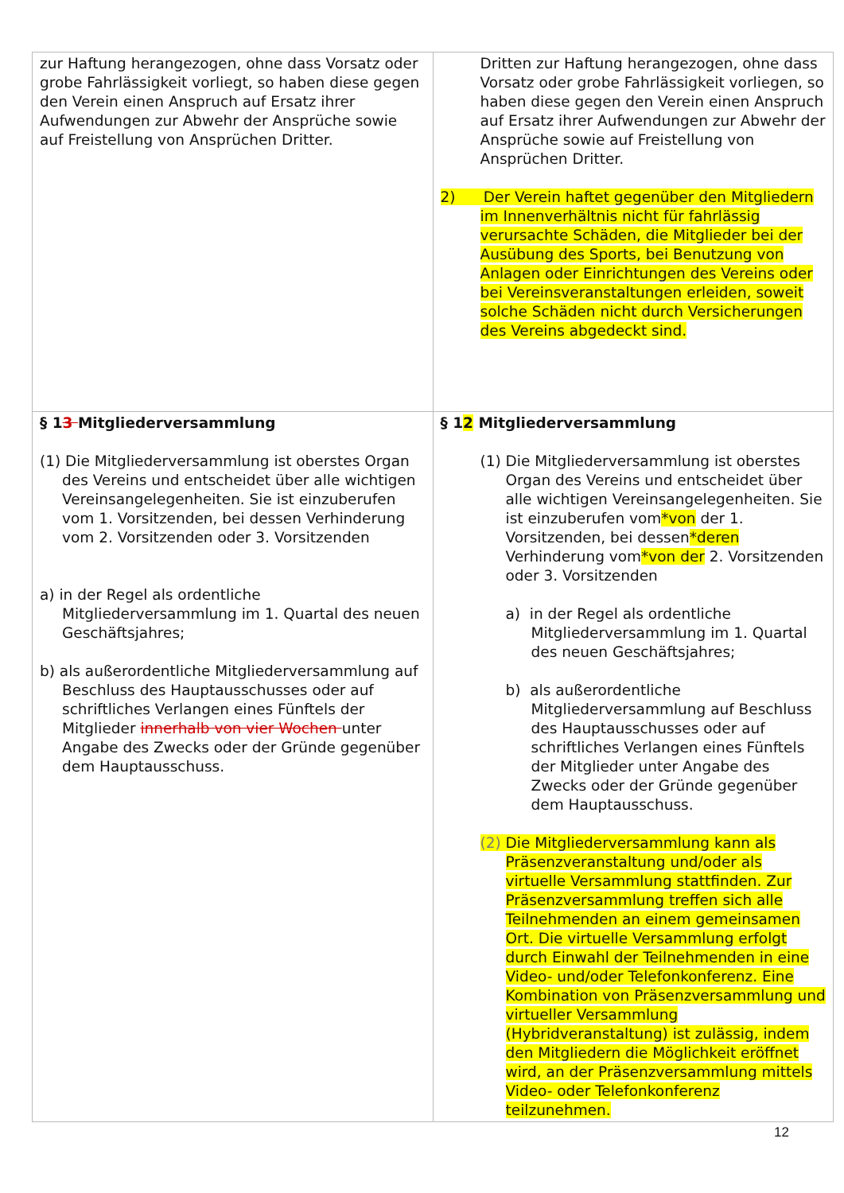| zur Haftung herangezogen, ohne dass Vorsatz oder grobe Fahrlässigkeit vorliegt, so haben diese gegen den Verein einen Anspruch auf Ersatz ihrer Aufwendungen zur Abwehr der Ansprüche sowie auf Freistellung von Ansprüchen Dritter. | Dritten zur Haftung herangezogen, ohne dass Vorsatz oder grobe Fahrlässigkeit vorliegen, so haben diese gegen den Verein einen Anspruch auf Ersatz ihrer Aufwendungen zur Abwehr der Ansprüche sowie auf Freistellung von Ansprüchen Dritter. 2) Der Verein haftet gegenüber den Mitgliedern im Innenverhältnis nicht für fahrlässig verursachte Schäden, die Mitglieder bei der Ausübung des Sports, bei Benutzung von Anlagen oder Einrichtungen des Vereins oder bei Vereinsveranstaltungen erleiden, soweit solche Schäden nicht durch Versicherungen des Vereins abgedeckt sind. |
| § 1 3 Mitgliederversammlung (1) Die Mitgliederversammlung ist oberstes Organ des Vereins und entscheidet über alle wichtigen Vereinsangelegenheiten. Sie ist einzuberufen vom 1. Vorsitzenden, bei dessen Verhinderung vom 2. Vorsitzenden oder 3. Vorsitzenden a) in der Regel als ordentliche Mitgliederversammlung im 1. Quartal des neuen Geschäftsjahres; b) als außerordentliche Mitgliederversammlung auf Beschluss des Hauptausschusses oder auf schriftliches Verlangen eines Fünftels der Mitglieder innerhalb von vier Wochen unter Angabe des Zwecks oder der Gründe gegenüber dem Hauptausschuss. | § 1 2 Mitgliederversammlung (1) Die Mitgliederversammlung ist oberstes Organ des Vereins und entscheidet über alle wichtigen Vereinsangelegenheiten. Sie ist einzuberufen vom *von der 1. Vorsitzenden, bei dessen *deren Verhinderung vom *von der 2. Vorsitzenden oder 3. Vorsitzenden a) in der Regel als ordentliche Mitgliederversammlung im 1. Quartal des neuen Geschäftsjahres; b) als außerordentliche Mitgliederversammlung auf Beschluss des Hauptausschusses oder auf schriftliches Verlangen eines Fünftels der Mitglieder unter Angabe des Zwecks oder der Gründe gegenüber dem Hauptausschuss. (2) Die Mitgliederversammlung kann als Präsenzveranstaltung und/oder als virtuelle Versammlung stattfinden. Zur Präsenzversammlung treffen sich alle Teilnehmenden an einem gemeinsamen Ort. Die virtuelle Versammlung erfolgt durch Einwahl der Teilnehmenden in eine Video- und/oder Telefonkonferenz. Eine Kombination von Präsenzversammlung und virtueller Versammlung (Hybridveranstaltung) ist zulässig, indem den Mitgliedern die Möglichkeit eröffnet wird, an der Präsenzversammlung mittels Video- oder Telefonkonferenz teilzunehmen. |
12